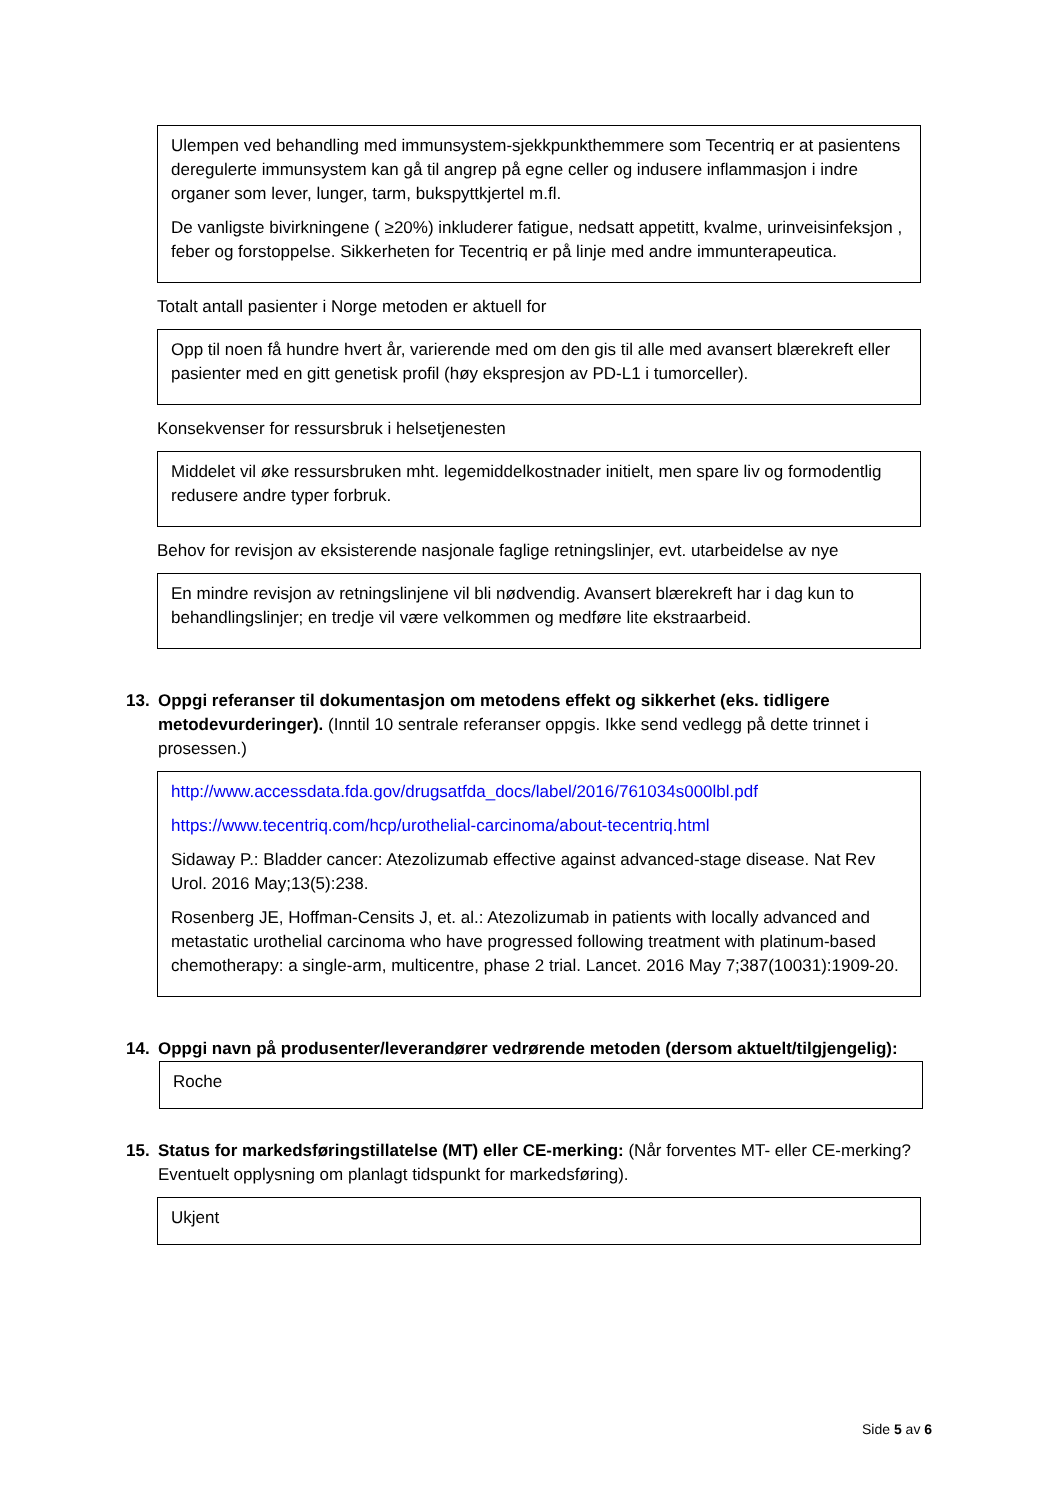Ulempen ved behandling med immunsystem-sjekkpunkthemmere som Tecentriq er at pasientens deregulerte immunsystem kan gå til angrep på egne celler og indusere inflammasjon i indre organer som lever, lunger, tarm, bukspyttkjertel m.fl.
De vanligste bivirkningene ( ≥20%) inkluderer fatigue, nedsatt appetitt, kvalme, urinveisinfeksjon , feber og forstoppelse. Sikkerheten for Tecentriq er på linje med andre immunterapeutica.
Totalt antall pasienter i Norge metoden er aktuell for
Opp til noen få hundre hvert år, varierende med om den gis til alle med avansert blærekreft eller pasienter med en gitt genetisk profil (høy ekspresjon av PD-L1 i tumorceller).
Konsekvenser for ressursbruk i helsetjenesten
Middelet vil øke ressursbruken mht. legemiddelkostnader initielt, men spare liv og formodentlig redusere andre typer forbruk.
Behov for revisjon av eksisterende nasjonale faglige retningslinjer, evt. utarbeidelse av nye
En mindre revisjon av retningslinjene vil bli nødvendig. Avansert blærekreft har i dag kun to behandlingslinjer; en tredje vil være velkommen og medføre lite ekstraarbeid.
13. Oppgi referanser til dokumentasjon om metodens effekt og sikkerhet (eks. tidligere metodevurderinger). (Inntil 10 sentrale referanser oppgis. Ikke send vedlegg på dette trinnet i prosessen.)
http://www.accessdata.fda.gov/drugsatfda_docs/label/2016/761034s000lbl.pdf
https://www.tecentriq.com/hcp/urothelial-carcinoma/about-tecentriq.html
Sidaway P.: Bladder cancer: Atezolizumab effective against advanced-stage disease. Nat Rev Urol. 2016 May;13(5):238.
Rosenberg JE, Hoffman-Censits J, et. al.: Atezolizumab in patients with locally advanced and metastatic urothelial carcinoma who have progressed following treatment with platinum-based chemotherapy: a single-arm, multicentre, phase 2 trial. Lancet. 2016 May 7;387(10031):1909-20.
14. Oppgi navn på produsenter/leverandører vedrørende metoden (dersom aktuelt/tilgjengelig):
Roche
15. Status for markedsføringstillatelse (MT) eller CE-merking: (Når forventes MT- eller CE-merking? Eventuelt opplysning om planlagt tidspunkt for markedsføring).
Ukjent
Side 5 av 6